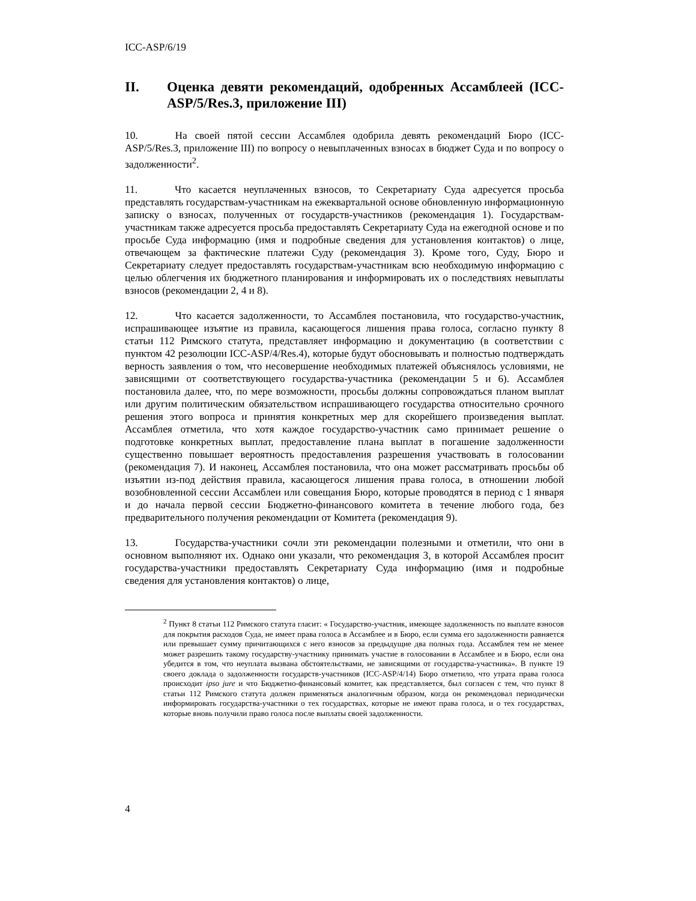ICC-ASP/6/19
II. Оценка девяти рекомендаций, одобренных Ассамблеей (ICC-ASP/5/Res.3, приложение III)
10. На своей пятой сессии Ассамблея одобрила девять рекомендаций Бюро (ICC-ASP/5/Res.3, приложение III) по вопросу о невыплаченных взносах в бюджет Суда и по вопросу о задолженности<sup>2</sup>.
11. Что касается неуплаченных взносов, то Секретариату Суда адресуется просьба представлять государствам-участникам на ежеквартальной основе обновленную информационную записку о взносах, полученных от государств-участников (рекомендация 1). Государствам-участникам также адресуется просьба предоставлять Секретариату Суда на ежегодной основе и по просьбе Суда информацию (имя и подробные сведения для установления контактов) о лице, отвечающем за фактические платежи Суду (рекомендация 3). Кроме того, Суду, Бюро и Секретариату следует предоставлять государствам-участникам всю необходимую информацию с целью облегчения их бюджетного планирования и информировать их о последствиях невыплаты взносов (рекомендации 2, 4 и 8).
12. Что касается задолженности, то Ассамблея постановила, что государство-участник, испрашивающее изъятие из правила, касающегося лишения права голоса, согласно пункту 8 статьи 112 Римского статута, представляет информацию и документацию (в соответствии с пунктом 42 резолюции ICC-ASP/4/Res.4), которые будут обосновывать и полностью подтверждать верность заявления о том, что несовершение необходимых платежей объяснялось условиями, не зависящими от соответствующего государства-участника (рекомендации 5 и 6). Ассамблея постановила далее, что, по мере возможности, просьбы должны сопровождаться планом выплат или другим политическим обязательством испрашивающего государства относительно срочного решения этого вопроса и принятия конкретных мер для скорейшего произведения выплат. Ассамблея отметила, что хотя каждое государство-участник само принимает решение о подготовке конкретных выплат, предоставление плана выплат в погашение задолженности существенно повышает вероятность предоставления разрешения участвовать в голосовании (рекомендация 7). И наконец, Ассамблея постановила, что она может рассматривать просьбы об изъятии из-под действия правила, касающегося лишения права голоса, в отношении любой возобновленной сессии Ассамблеи или совещания Бюро, которые проводятся в период с 1 января и до начала первой сессии Бюджетно-финансового комитета в течение любого года, без предварительного получения рекомендации от Комитета (рекомендация 9).
13. Государства-участники сочли эти рекомендации полезными и отметили, что они в основном выполняют их. Однако они указали, что рекомендация 3, в которой Ассамблея просит государства-участники предоставлять Секретариату Суда информацию (имя и подробные сведения для установления контактов) о лице,
<sup>2</sup> Пункт 8 статьи 112 Римского статута гласит: « Государство-участник, имеющее задолженность по выплате взносов для покрытия расходов Суда, не имеет права голоса в Ассамблее и в Бюро, если сумма его задолженности равняется или превышает сумму причитающихся с него взносов за предыдущие два полных года. Ассамблея тем не менее может разрешить такому государству-участнику принимать участие в голосовании в Ассамблее и в Бюро, если она убедится в том, что неуплата вызвана обстоятельствами, не зависящими от государства-участника». В пункте 19 своего доклада о задолженности государств-участников (ICC-ASP/4/14) Бюро отметило, что утрата права голоса происходит ipso jure и что Бюджетно-финансовый комитет, как представляется, был согласен с тем, что пункт 8 статьи 112 Римского статута должен применяться аналогичным образом, когда он рекомендовал периодически информировать государства-участники о тех государствах, которые не имеют права голоса, и о тех государствах, которые вновь получили право голоса после выплаты своей задолженности.
4